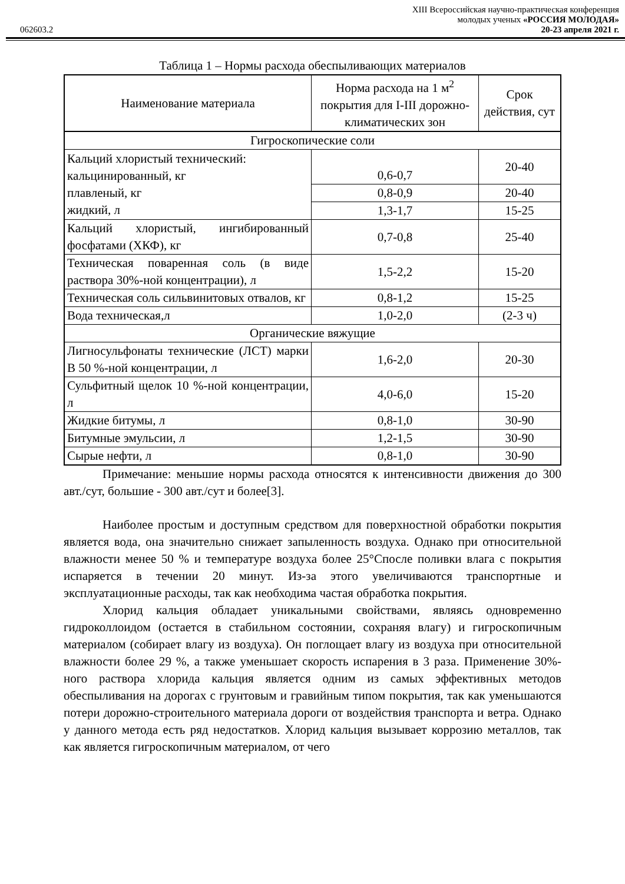XIII Всероссийская научно-практическая конференция
молодых ученых «РОССИЯ МОЛОДАЯ»
062603.2 20-23 апреля 2021 г.
Таблица 1 – Нормы расхода обеспыливающих материалов
| Наименование материала | Норма расхода на 1 м<sup>2</sup> покрытия для I-III дорожно-климатических зон | Срок действия, сут |
| --- | --- | --- |
| Гигроскопические соли | | |
| Кальций хлористый технический: кальцинированный, кг плавленый, кг жидкий, л | 0,6-0,7 | 20-40 |
| | 0,8-0,9 | 20-40 |
| | 1,3-1,7 | 15-25 |
| Кальций хлористый, ингибированный фосфатами (ХКФ), кг | 0,7-0,8 | 25-40 |
| Техническая поваренная соль (в виде раствора 30%-ной концентрации), л | 1,5-2,2 | 15-20 |
| Техническая соль сильвинитовых отвалов, кг | 0,8-1,2 | 15-25 |
| Вода техническая,л | 1,0-2,0 | (2-3 ч) |
| Органические вяжущие | | |
| Лигносульфонаты технические (ЛСТ) марки В 50 %-ной концентрации, л | 1,6-2,0 | 20-30 |
| Сульфитный щелок 10 %-ной концентрации, л | 4,0-6,0 | 15-20 |
| Жидкие битумы, л | 0,8-1,0 | 30-90 |
| Битумные эмульсии, л | 1,2-1,5 | 30-90 |
| Сырые нефти, л | 0,8-1,0 | 30-90 |
Примечание: меньшие нормы расхода относятся к интенсивности движения до 300 авт./сут, большие - 300 авт./сут и более[3].
Наиболее простым и доступным средством для поверхностной обработки покрытия является вода, она значительно снижает запыленность воздуха. Однако при относительной влажности менее 50 % и температуре воздуха более 25°Спосле поливки влага с покрытия испаряется в течении 20 минут. Из-за этого увеличиваются транспортные и эксплуатационные расходы, так как необходима частая обработка покрытия.
Хлорид кальция обладает уникальными свойствами, являясь одновременно гидроколлоидом (остается в стабильном состоянии, сохраняя влагу) и гигроскопичным материалом (собирает влагу из воздуха). Он поглощает влагу из воздуха при относительной влажности более 29 %, а также уменьшает скорость испарения в 3 раза. Применение 30%-ного раствора хлорида кальция является одним из самых эффективных методов обеспыливания на дорогах с грунтовым и гравийным типом покрытия, так как уменьшаются потери дорожно-строительного материала дороги от воздействия транспорта и ветра. Однако у данного метода есть ряд недостатков. Хлорид кальция вызывает коррозию металлов, так как является гигроскопичным материалом, от чего